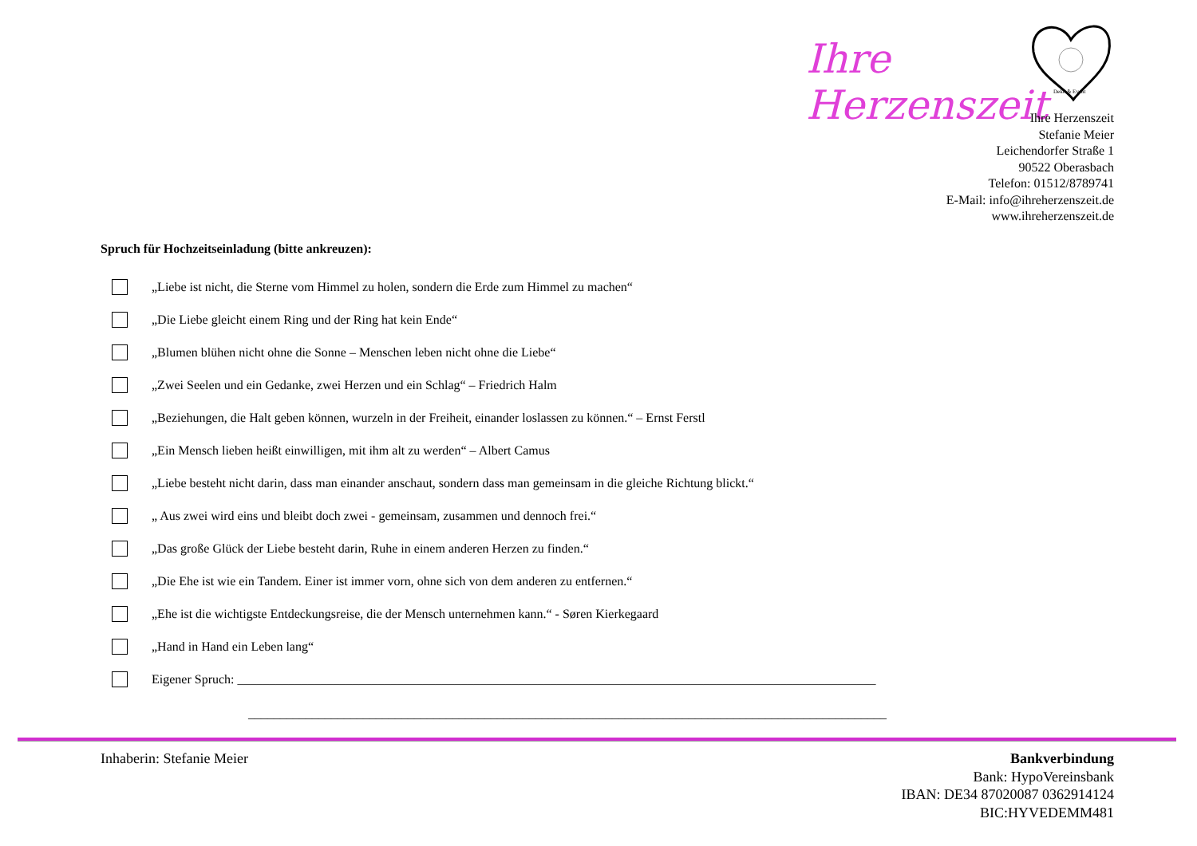Ihre Herzenszeit
Deko & Event
Ihre Herzenszeit
Stefanie Meier
Leichendorfer Straße 1
90522 Oberasbach
Telefon: 01512/8789741
E-Mail: info@ihreherzenszeit.de
www.ihreherzenszeit.de
Spruch für Hochzeitseinladung (bitte ankreuzen):
„Liebe ist nicht, die Sterne vom Himmel zu holen, sondern die Erde zum Himmel zu machen“
„Die Liebe gleicht einem Ring und der Ring hat kein Ende“
„Blumen blühen nicht ohne die Sonne – Menschen leben nicht ohne die Liebe“
„Zwei Seelen und ein Gedanke, zwei Herzen und ein Schlag“ – Friedrich Halm
„Beziehungen, die Halt geben können, wurzeln in der Freiheit, einander loslassen zu können.“ – Ernst Ferstl
„Ein Mensch lieben heißt einwilligen, mit ihm alt zu werden“ – Albert Camus
„Liebe besteht nicht darin, dass man einander anschaut, sondern dass man gemeinsam in die gleiche Richtung blickt.“
„ Aus zwei wird eins und bleibt doch zwei - gemeinsam, zusammen und dennoch frei.“
„Das große Glück der Liebe besteht darin, Ruhe in einem anderen Herzen zu finden.“
„Die Ehe ist wie ein Tandem. Einer ist immer vorn, ohne sich von dem anderen zu entfernen.“
„Ehe ist die wichtigste Entdeckungsreise, die der Mensch unternehmen kann.“ - Søren Kierkegaard
„Hand in Hand ein Leben lang“
Eigener Spruch: ____________________________________________________________________________________________________
____________________________________________________________________________________________________
Inhaberin: Stefanie Meier Bankverbindung
Bank: HypoVereinsbank
IBAN: DE34 87020087 0362914124
BIC:HYVEDEMM481